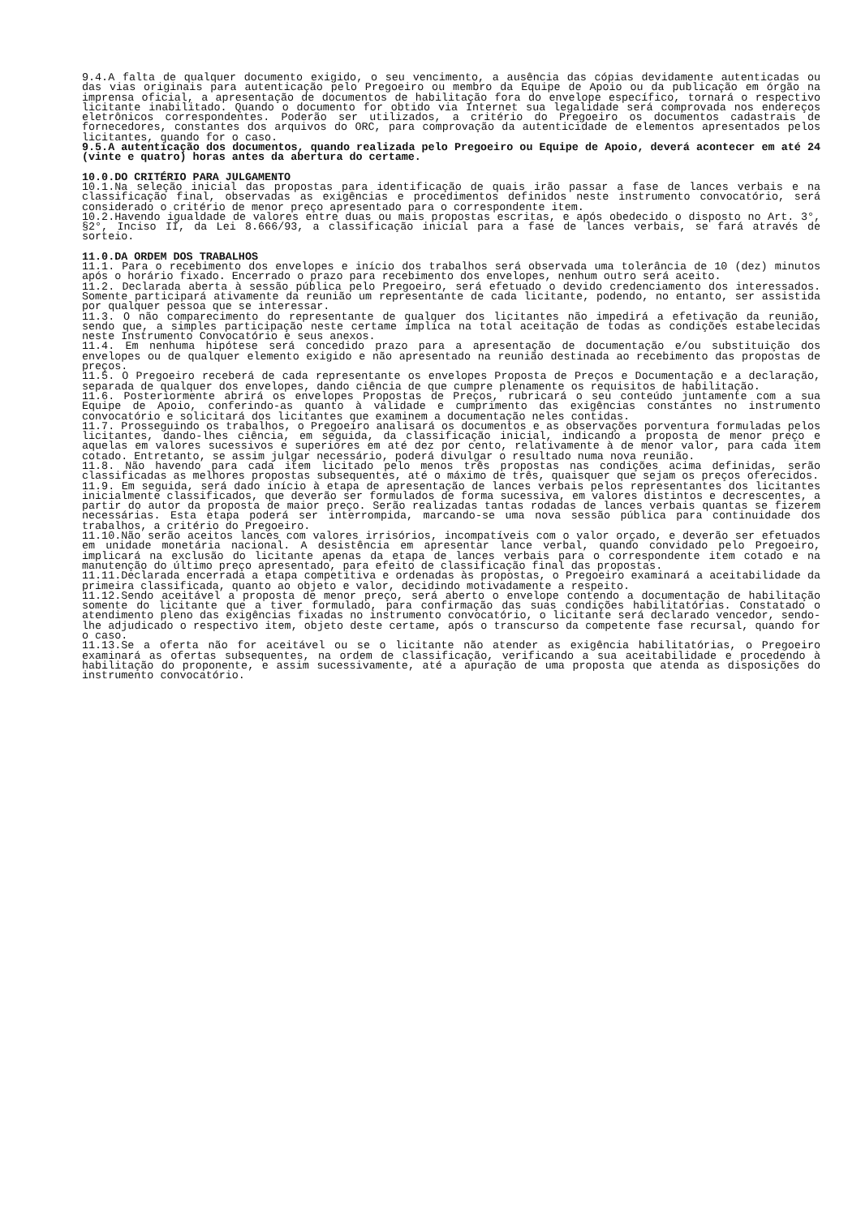9.4.A falta de qualquer documento exigido, o seu vencimento, a ausência das cópias devidamente autenticadas ou das vias originais para autenticação pelo Pregoeiro ou membro da Equipe de Apoio ou da publicação em órgão na imprensa oficial, a apresentação de documentos de habilitação fora do envelope específico, tornará o respectivo licitante inabilitado. Quando o documento for obtido via Internet sua legalidade será comprovada nos endereços eletrônicos correspondentes. Poderão ser utilizados, a critério do Pregoeiro os documentos cadastrais de fornecedores, constantes dos arquivos do ORC, para comprovação da autenticidade de elementos apresentados pelos licitantes, quando for o caso.
9.5.A autenticação dos documentos, quando realizada pelo Pregoeiro ou Equipe de Apoio, deverá acontecer em até 24 (vinte e quatro) horas antes da abertura do certame.
10.0.DO CRITÉRIO PARA JULGAMENTO
10.1.Na seleção inicial das propostas para identificação de quais irão passar a fase de lances verbais e na classificação final, observadas as exigências e procedimentos definidos neste instrumento convocatório, será considerado o critério de menor preço apresentado para o correspondente item.
10.2.Havendo igualdade de valores entre duas ou mais propostas escritas, e após obedecido o disposto no Art. 3°, §2°, Inciso II, da Lei 8.666/93, a classificação inicial para a fase de lances verbais, se fará através de sorteio.
11.0.DA ORDEM DOS TRABALHOS
11.1. Para o recebimento dos envelopes e início dos trabalhos será observada uma tolerância de 10 (dez) minutos após o horário fixado. Encerrado o prazo para recebimento dos envelopes, nenhum outro será aceito.
11.2. Declarada aberta à sessão pública pelo Pregoeiro, será efetuado o devido credenciamento dos interessados. Somente participará ativamente da reunião um representante de cada licitante, podendo, no entanto, ser assistida por qualquer pessoa que se interessar.
11.3. O não comparecimento do representante de qualquer dos licitantes não impedirá a efetivação da reunião, sendo que, a simples participação neste certame implica na total aceitação de todas as condições estabelecidas neste Instrumento Convocatório e seus anexos.
11.4. Em nenhuma hipótese será concedido prazo para a apresentação de documentação e/ou substituição dos envelopes ou de qualquer elemento exigido e não apresentado na reunião destinada ao recebimento das propostas de preços.
11.5. O Pregoeiro receberá de cada representante os envelopes Proposta de Preços e Documentação e a declaração, separada de qualquer dos envelopes, dando ciência de que cumpre plenamente os requisitos de habilitação.
11.6. Posteriormente abrirá os envelopes Propostas de Preços, rubricará o seu conteúdo juntamente com a sua Equipe de Apoio, conferindo-as quanto à validade e cumprimento das exigências constantes no instrumento convocatório e solicitará dos licitantes que examinem a documentação neles contidas.
11.7. Prosseguindo os trabalhos, o Pregoeiro analisará os documentos e as observações porventura formuladas pelos licitantes, dando-lhes ciência, em seguida, da classificação inicial, indicando a proposta de menor preço e aquelas em valores sucessivos e superiores em até dez por cento, relativamente à de menor valor, para cada item cotado. Entretanto, se assim julgar necessário, poderá divulgar o resultado numa nova reunião.
11.8. Não havendo para cada item licitado pelo menos três propostas nas condições acima definidas, serão classificadas as melhores propostas subsequentes, até o máximo de três, quaisquer que sejam os preços oferecidos.
11.9. Em seguida, será dado início à etapa de apresentação de lances verbais pelos representantes dos licitantes inicialmente classificados, que deverão ser formulados de forma sucessiva, em valores distintos e decrescentes, a partir do autor da proposta de maior preço. Serão realizadas tantas rodadas de lances verbais quantas se fizerem necessárias. Esta etapa poderá ser interrompida, marcando-se uma nova sessão pública para continuidade dos trabalhos, a critério do Pregoeiro.
11.10.Não serão aceitos lances com valores irrisórios, incompatíveis com o valor orçado, e deverão ser efetuados em unidade monetária nacional. A desistência em apresentar lance verbal, quando convidado pelo Pregoeiro, implicará na exclusão do licitante apenas da etapa de lances verbais para o correspondente item cotado e na manutenção do último preço apresentado, para efeito de classificação final das propostas.
11.11.Declarada encerrada a etapa competitiva e ordenadas às propostas, o Pregoeiro examinará a aceitabilidade da primeira classificada, quanto ao objeto e valor, decidindo motivadamente a respeito.
11.12.Sendo aceitável a proposta de menor preço, será aberto o envelope contendo a documentação de habilitação somente do licitante que a tiver formulado, para confirmação das suas condições habilitatórias. Constatado o atendimento pleno das exigências fixadas no instrumento convocatório, o licitante será declarado vencedor, sendo-lhe adjudicado o respectivo item, objeto deste certame, após o transcurso da competente fase recursal, quando for o caso.
11.13.Se a oferta não for aceitável ou se o licitante não atender as exigência habilitatórias, o Pregoeiro examinará as ofertas subsequentes, na ordem de classificação, verificando a sua aceitabilidade e procedendo à habilitação do proponente, e assim sucessivamente, até a apuração de uma proposta que atenda as disposições do instrumento convocatório.